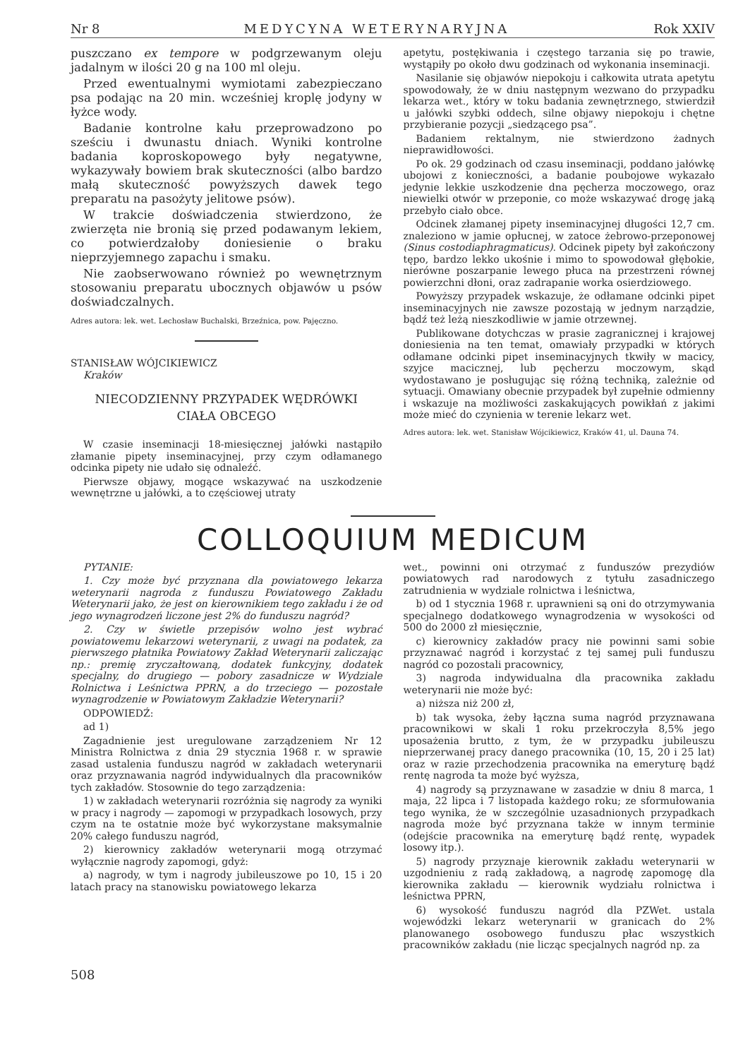Nr 8 MEDYCYNA WETERYNARYJNA Rok XXIV
puszczano ex tempore w podgrzewanym oleju jadalnym w ilości 20 g na 100 ml oleju.
Przed ewentualnymi wymiotami zabezpieczano psa podając na 20 min. wcześniej kroplę jodyny w łyżce wody.
Badanie kontrolne kału przeprowadzono po sześciu i dwunastu dniach. Wyniki kontrolne badania koproskopowego były negatywne, wykazywały bowiem brak skuteczności (albo bardzo małą skuteczność powyższych dawek tego preparatu na pasożyty jelitowe psów).
W trakcie doświadczenia stwierdzono, że zwierzęta nie bronią się przed podawanym lekiem, co potwierdzałoby doniesienie o braku nieprzyjemnego zapachu i smaku.
Nie zaobserwowano również po wewnętrznym stosowaniu preparatu ubocznych objawów u psów doświadczalnych.
Adres autora: lek. wet. Lechosław Buchalski, Brzeźnica, pow. Pajęczno.
STANISŁAW WÓJCIKIEWICZ
Kraków
NIECODZIENNY PRZYPADEK WĘDRÓWKI
CIAŁA OBCEGO
W czasie inseminacji 18-miesięcznej jałówki nastąpiło złamanie pipety inseminacyjnej, przy czym odłamanego odcinka pipety nie udało się odnaleźć.
Pierwsze objawy, mogące wskazywać na uszkodzenie wewnętrzne u jałówki, a to częściowej utraty
apetytu, postękiwania i częstego tarzania się po trawie, wystąpiły po około dwu godzinach od wykonania inseminacji.
Nasilanie się objawów niepokoju i całkowita utrata apetytu spowodowały, że w dniu następnym wezwano do przypadku lekarza wet., który w toku badania zewnętrznego, stwierdził u jałówki szybki oddech, silne objawy niepokoju i chętne przybieranie pozycji „siedzącego psa”.
Badaniem rektalnym, nie stwierdzono żadnych nieprawidłowości.
Po ok. 29 godzinach od czasu inseminacji, poddano jałówkę ubojowi z konieczności, a badanie poubojowe wykazało jedynie lekkie uszkodzenie dna pęcherza moczowego, oraz niewielki otwór w przeponie, co może wskazywać drogę jaką przebyło ciało obce.
Odcinek złamanej pipety inseminacyjnej długości 12,7 cm. znaleziono w jamie opłucnej, w zatoce żebrowo-przeponowej (Sinus costodiaphragmaticus). Odcinek pipety był zakończony tępo, bardzo lekko ukośnie i mimo to spowodował głębokie, nierówne poszarpanie lewego płuca na przestrzeni równej powierzchni dłoni, oraz zadrapanie worka osierdziowego.
Powyższy przypadek wskazuje, że odłamane odcinki pipet inseminacyjnych nie zawsze pozostają w jednym narządzie, bądź też leżą nieszkodliwie w jamie otrzewnej.
Publikowane dotychczas w prasie zagranicznej i krajowej doniesienia na ten temat, omawiały przypadki w których odłamane odcinki pipet inseminacyjnych tkwiły w macicy, szyjce macicznej, lub pęcherzu moczowym, skąd wydostawano je posługując się różną techniką, zależnie od sytuacji. Omawiany obecnie przypadek był zupełnie odmienny i wskazuje na możliwości zaskakujących powikłań z jakimi może mieć do czynienia w terenie lekarz wet.
Adres autora: lek. wet. Stanisław Wójcikiewicz, Kraków 41, ul. Dauna 74.
COLLOQUIUM MEDICUM
PYTANIE:
1. Czy może być przyznana dla powiatowego lekarza weterynarii nagroda z funduszu Powiatowego Zakładu Weterynarii jako, że jest on kierownikiem tego zakładu i że od jego wynagrodzeń liczone jest 2% do funduszu nagród?
2. Czy w świetle przepisów wolno jest wybrać powiatowemu lekarzowi weterynarii, z uwagi na podatek, za pierwszego płatnika Powiatowy Zakład Weterynarii zaliczając np.: premię zryczałtowaną, dodatek funkcyjny, dodatek specjalny, do drugiego — pobory zasadnicze w Wydziale Rolnictwa i Leśnictwa PPRN, a do trzeciego — pozostałe wynagrodzenie w Powiatowym Zakładzie Weterynarii?
ODPOWIEDŹ:
ad 1)
Zagadnienie jest uregulowane zarządzeniem Nr 12 Ministra Rolnictwa z dnia 29 stycznia 1968 r. w sprawie zasad ustalenia funduszu nagród w zakładach weterynarii oraz przyznawania nagród indywidualnych dla pracowników tych zakładów. Stosownie do tego zarządzenia:
1) w zakładach weterynarii rozróżnia się nagrody za wyniki w pracy i nagrody — zapomogi w przypadkach losowych, przy czym na te ostatnie może być wykorzystane maksymalnie 20% całego funduszu nagród,
2) kierownicy zakładów weterynarii mogą otrzymać wyłącznie nagrody zapomogi, gdyż:
a) nagrody, w tym i nagrody jubileuszowe po 10, 15 i 20 latach pracy na stanowisku powiatowego lekarza
wet., powinni oni otrzymać z funduszów prezydiów powiatowych rad narodowych z tytułu zasadniczego zatrudnienia w wydziale rolnictwa i leśnictwa,
b) od 1 stycznia 1968 r. uprawnieni są oni do otrzymywania specjalnego dodatkowego wynagrodzenia w wysokości od 500 do 2000 zł miesięcznie,
c) kierownicy zakładów pracy nie powinni sami sobie przyznawać nagród i korzystać z tej samej puli funduszu nagród co pozostali pracownicy,
3) nagroda indywidualna dla pracownika zakładu weterynarii nie może być:
a) niższa niż 200 zł,
b) tak wysoka, żeby łączna suma nagród przyznawana pracownikowi w skali 1 roku przekroczyła 8,5% jego uposażenia brutto, z tym, że w przypadku jubileuszu nieprzerwanej pracy danego pracownika (10, 15, 20 i 25 lat) oraz w razie przechodzenia pracownika na emeryturę bądź rentę nagroda ta może być wyższa,
4) nagrody są przyznawane w zasadzie w dniu 8 marca, 1 maja, 22 lipca i 7 listopada każdego roku; ze sformułowania tego wynika, że w szczególnie uzasadnionych przypadkach nagroda może być przyznana także w innym terminie (odejście pracownika na emeryturę bądź rentę, wypadek losowy itp.).
5) nagrody przyznaje kierownik zakładu weterynarii w uzgodnieniu z radą zakładową, a nagrodę zapomogę dla kierownika zakładu — kierownik wydziału rolnictwa i leśnictwa PPRN,
6) wysokość funduszu nagród dla PZWet. ustala wojewódzki lekarz weterynarii w granicach do 2% planowanego osobowego funduszu płac wszystkich pracowników zakładu (nie licząc specjalnych nagród np. za
508